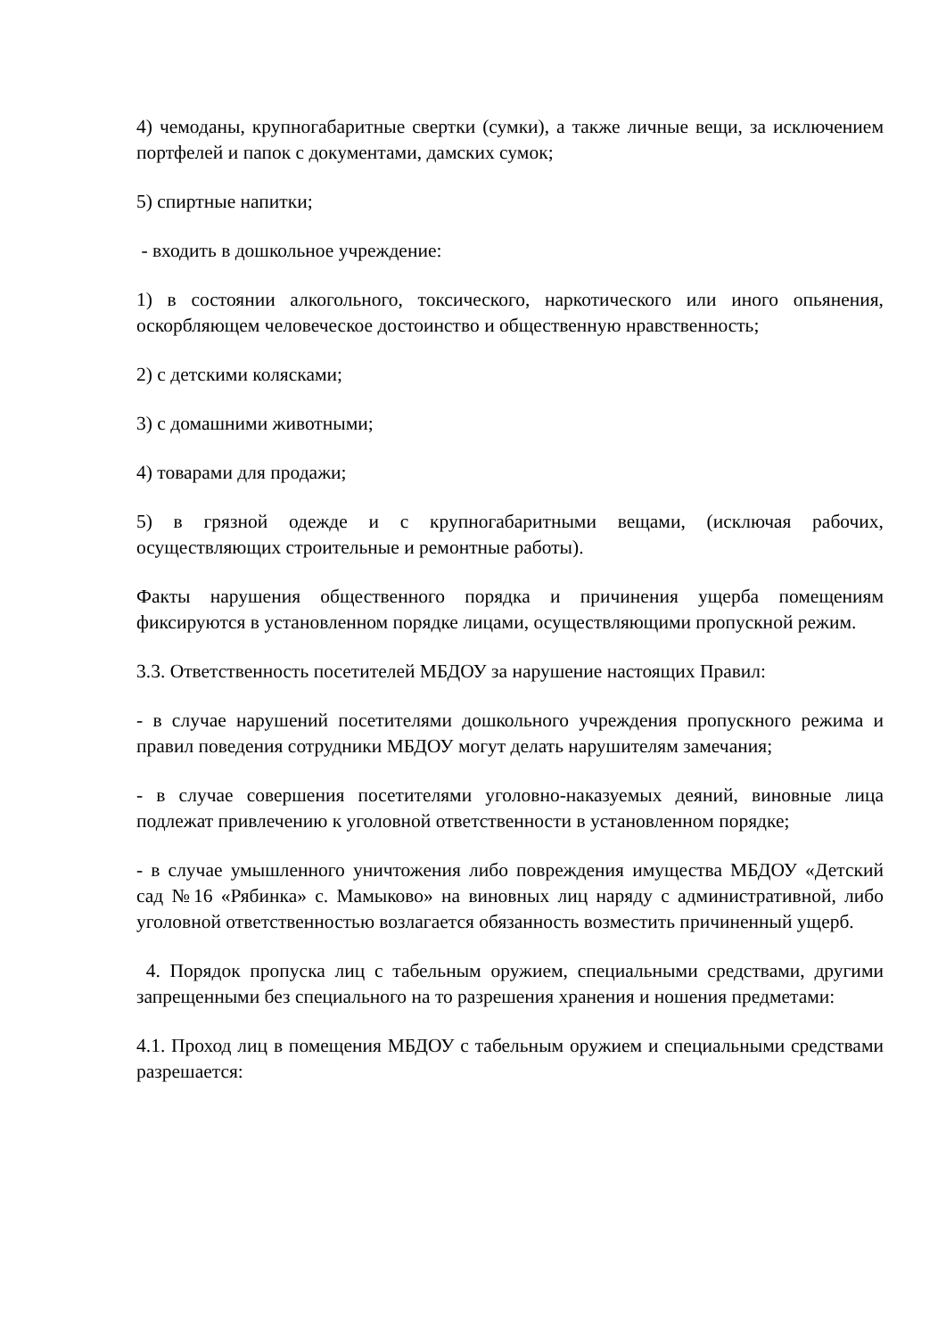4) чемоданы, крупногабаритные свертки (сумки), а также личные вещи, за исключением портфелей и папок с документами, дамских сумок;
5) спиртные напитки;
- входить в дошкольное учреждение:
1) в состоянии алкогольного, токсического, наркотического или иного опьянения, оскорбляющем человеческое достоинство и общественную нравственность;
2) с детскими колясками;
3) с домашними животными;
4) товарами для продажи;
5) в грязной одежде и с крупногабаритными вещами, (исключая рабочих, осуществляющих строительные и ремонтные работы).
Факты нарушения общественного порядка и причинения ущерба помещениям фиксируются в установленном порядке лицами, осуществляющими пропускной режим.
3.3. Ответственность посетителей МБДОУ за нарушение настоящих Правил:
- в случае нарушений посетителями дошкольного учреждения пропускного режима и правил поведения сотрудники МБДОУ могут делать нарушителям замечания;
- в случае совершения посетителями уголовно-наказуемых деяний, виновные лица подлежат привлечению к уголовной ответственности в установленном порядке;
- в случае умышленного уничтожения либо повреждения имущества МБДОУ «Детский сад №16 «Рябинка» с. Мамыково» на виновных лиц наряду с административной, либо уголовной ответственностью возлагается обязанность возместить причиненный ущерб.
4. Порядок пропуска лиц с табельным оружием, специальными средствами, другими запрещенными без специального на то разрешения хранения и ношения предметами:
4.1. Проход лиц в помещения МБДОУ с табельным оружием и специальными средствами разрешается: